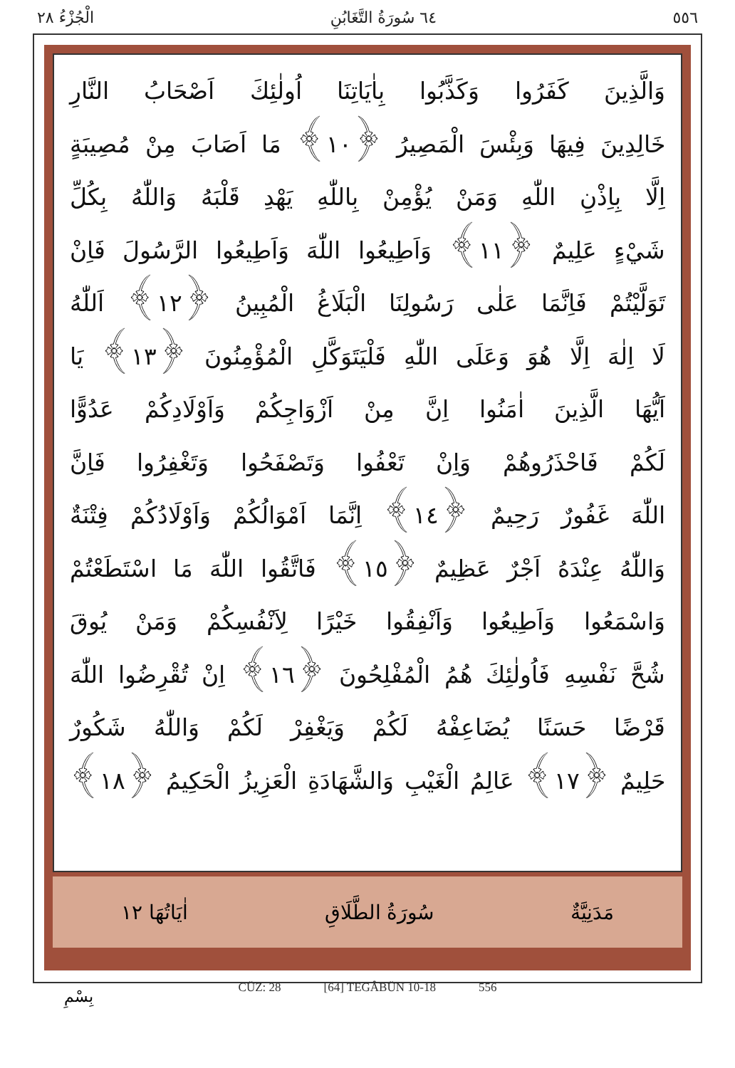٥٥٦ ٦٤ سُورَةُ التَّغَابُنِ الْجُزْءُ ٢٨
وَالَّذِينَ كَفَرُوا وَكَذَّبُوا بِاٰيَاتِنَا اُولٰئِكَ اَصْحَابُ النَّارِ
خَالِدِينَ فِيهَا وَبِئْسَ الْمَصِيرُ ﴿١٠﴾ مَا اَصَابَ مِنْ مُصِيبَةٍ
اِلَّا بِاِذْنِ اللّٰهِ وَمَنْ يُؤْمِنْ بِاللّٰهِ يَهْدِ قَلْبَهُ وَاللّٰهُ بِكُلِّ
شَيْءٍ عَلِيمٌ ﴿١١﴾ وَاَطِيعُوا اللّٰهَ وَاَطِيعُوا الرَّسُولَ فَاِنْ
تَوَلَّيْتُمْ فَاِنَّمَا عَلٰى رَسُولِنَا الْبَلَاغُ الْمُبِينُ ﴿١٢﴾ اَللّٰهُ
لَا اِلٰهَ اِلَّا هُوَ وَعَلَى اللّٰهِ فَلْيَتَوَكَّلِ الْمُؤْمِنُونَ ﴿١٣﴾ يَا
اَيُّهَا الَّذِينَ اٰمَنُوا اِنَّ مِنْ اَزْوَاجِكُمْ وَاَوْلَادِكُمْ عَدُوًّا
لَكُمْ فَاحْذَرُوهُمْ وَاِنْ تَعْفُوا وَتَصْفَحُوا وَتَغْفِرُوا فَاِنَّ
اللّٰهَ غَفُورٌ رَحِيمٌ ﴿١٤﴾ اِنَّمَا اَمْوَالُكُمْ وَاَوْلَادُكُمْ فِتْنَةٌ
وَاللّٰهُ عِنْدَهُ اَجْرٌ عَظِيمٌ ﴿١٥﴾ فَاتَّقُوا اللّٰهَ مَا اسْتَطَعْتُمْ
وَاسْمَعُوا وَاَطِيعُوا وَاَنْفِقُوا خَيْرًا لِاَنْفُسِكُمْ وَمَنْ يُوقَ
شُحَّ نَفْسِهِ فَاُولٰئِكَ هُمُ الْمُفْلِحُونَ ﴿١٦﴾ اِنْ تُقْرِضُوا اللّٰهَ
قَرْضًا حَسَنًا يُضَاعِفْهُ لَكُمْ وَيَغْفِرْ لَكُمْ وَاللّٰهُ شَكُورٌ
حَلِيمٌ ﴿١٧﴾ عَالِمُ الْغَيْبِ وَالشَّهَادَةِ الْعَزِيزُ الْحَكِيمُ ﴿١٨﴾
مَدَنِيَّةٌ سُورَةُ الطَّلَاقِ اٰيَاتُهَا ١٢
CÜZ: 28 [64] TEGÂBÜN 10-18 556
بِسْمِ